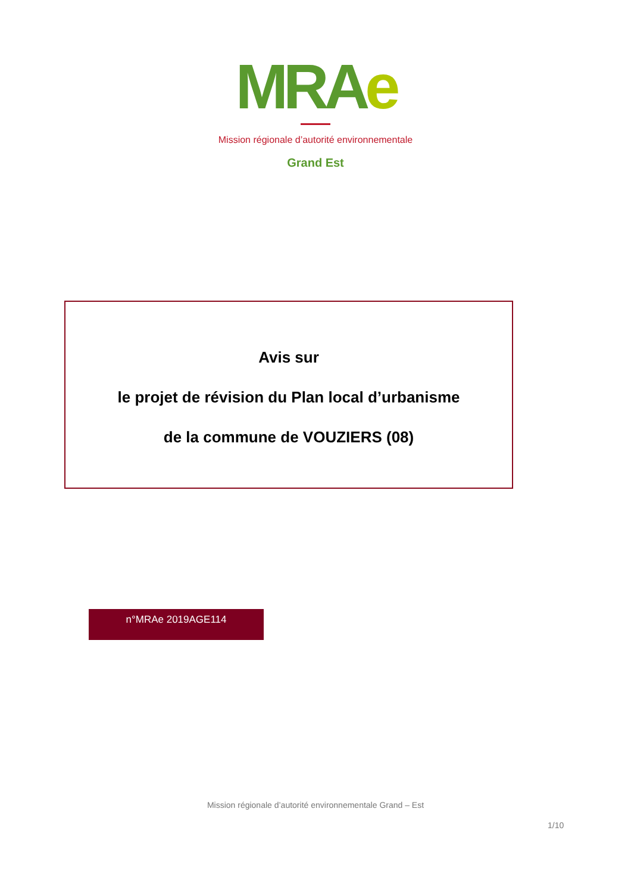MRAe
Mission régionale d’autorité environnementale
Grand Est
Avis sur
le projet de révision du Plan local d’urbanisme
de la commune de VOUZIERS (08)
n°MRAe 2019AGE114
Mission régionale d’autorité environnementale Grand – Est
1/10